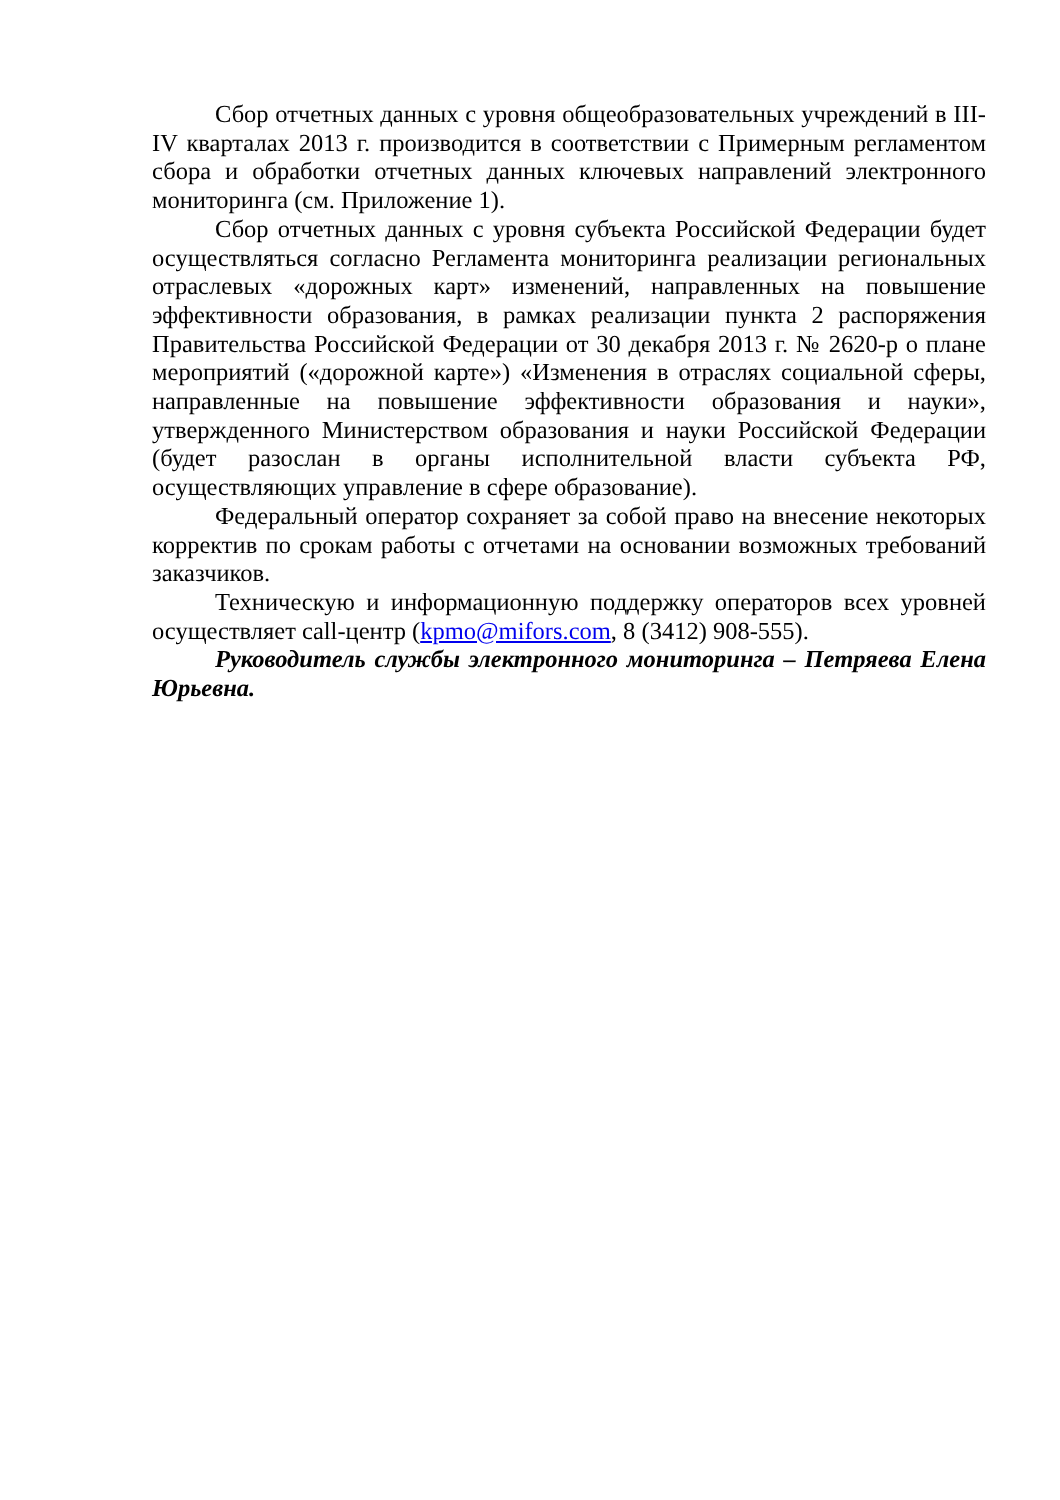Сбор отчетных данных с уровня общеобразовательных учреждений в III-IV кварталах 2013 г. производится в соответствии с Примерным регламентом сбора и обработки отчетных данных ключевых направлений электронного мониторинга (см. Приложение 1).
Сбор отчетных данных с уровня субъекта Российской Федерации будет осуществляться согласно Регламента мониторинга реализации региональных отраслевых «дорожных карт» изменений, направленных на повышение эффективности образования, в рамках реализации пункта 2 распоряжения Правительства Российской Федерации от 30 декабря 2013 г. № 2620-р о плане мероприятий («дорожной карте») «Изменения в отраслях социальной сферы, направленные на повышение эффективности образования и науки», утвержденного Министерством образования и науки Российской Федерации (будет разослан в органы исполнительной власти субъекта РФ, осуществляющих управление в сфере образование).
Федеральный оператор сохраняет за собой право на внесение некоторых корректив по срокам работы с отчетами на основании возможных требований заказчиков.
Техническую и информационную поддержку операторов всех уровней осуществляет call-центр (kpmo@mifors.com, 8 (3412) 908-555).
Руководитель службы электронного мониторинга – Петряева Елена Юрьевна.